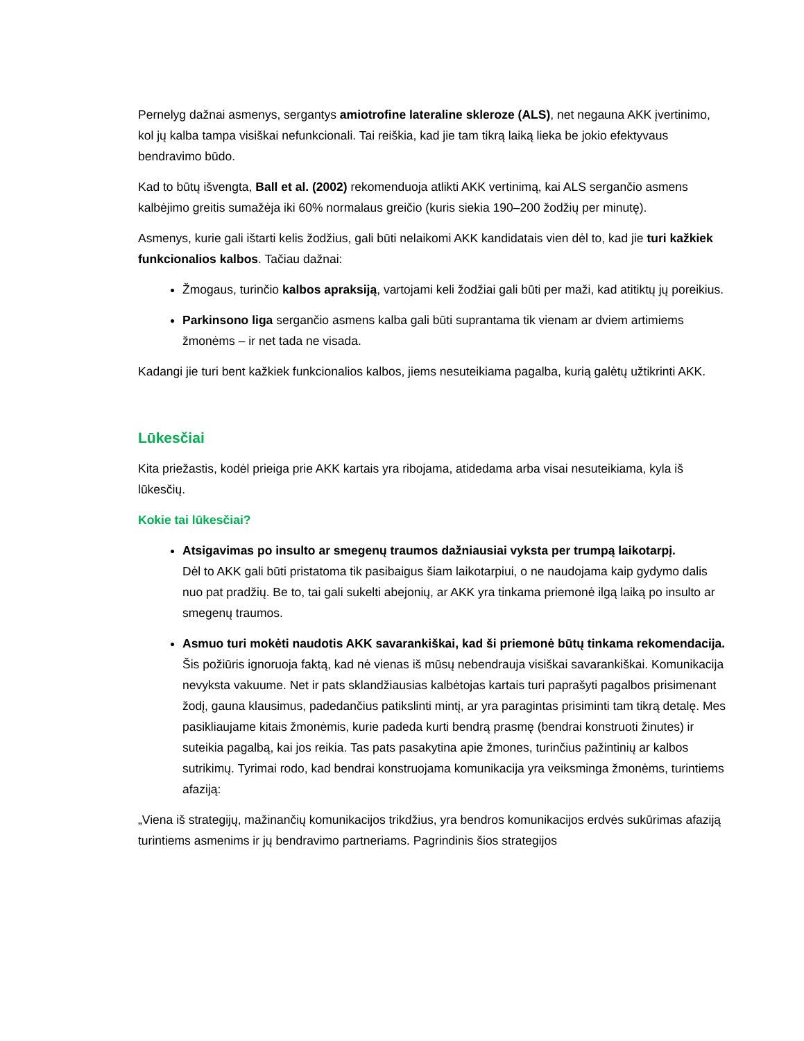Pernelyg dažnai asmenys, sergantys amiotrofine lateraline skleroze (ALS), net negauna AKK įvertinimo, kol jų kalba tampa visiškai nefunkcionali. Tai reiškia, kad jie tam tikrą laiką lieka be jokio efektyvaus bendravimo būdo.
Kad to būtų išvengta, Ball et al. (2002) rekomenduoja atlikti AKK vertinimą, kai ALS sergančio asmens kalbėjimo greitis sumažėja iki 60% normalaus greičio (kuris siekia 190–200 žodžių per minutę).
Asmenys, kurie gali ištarti kelis žodžius, gali būti nelaikomi AKK kandidatais vien dėl to, kad jie turi kažkiek funkcionalios kalbos. Tačiau dažnai:
Žmogaus, turinčio kalbos apraksiją, vartojami keli žodžiai gali būti per maži, kad atitiktų jų poreikius.
Parkinsono liga sergančio asmens kalba gali būti suprantama tik vienam ar dviem artimiems žmonėms – ir net tada ne visada.
Kadangi jie turi bent kažkiek funkcionalios kalbos, jiems nesuteikiama pagalba, kurią galėtų užtikrinti AKK.
Lūkesčiai
Kita priežastis, kodėl prieiga prie AKK kartais yra ribojama, atidedama arba visai nesuteikiama, kyla iš lūkesčių.
Kokie tai lūkesčiai?
Atsigavimas po insulto ar smegenų traumos dažniausiai vyksta per trumpą laikotarpį.
Dėl to AKK gali būti pristatoma tik pasibaigus šiam laikotarpiui, o ne naudojama kaip gydymo dalis nuo pat pradžių. Be to, tai gali sukelti abejonių, ar AKK yra tinkama priemonė ilgą laiką po insulto ar smegenų traumos.
Asmuo turi mokėti naudotis AKK savarankiškai, kad ši priemonė būtų tinkama rekomendacija.
Šis požiūris ignoruoja faktą, kad nė vienas iš mūsų nebendrauja visiškai savarankiškai. Komunikacija nevyksta vakuume. Net ir pats sklandžiausias kalbėtojas kartais turi paprašyti pagalbos prisimenant žodį, gauna klausimus, padedančius patikslinti mintį, ar yra paragintas prisiminti tam tikrą detalę. Mes pasikliaujame kitais žmonėmis, kurie padeda kurti bendrą prasmę (bendrai konstruoti žinutes) ir suteikia pagalbą, kai jos reikia. Tas pats pasakytina apie žmones, turinčius pažintinių ar kalbos sutrikimų. Tyrimai rodo, kad bendrai konstruojama komunikacija yra veiksminga žmonėms, turintiems afaziją:
„Viena iš strategijų, mažinančių komunikacijos trikdžius, yra bendros komunikacijos erdvės sukūrimas afaziją turintiems asmenims ir jų bendravimo partneriams. Pagrindinis šios strategijos